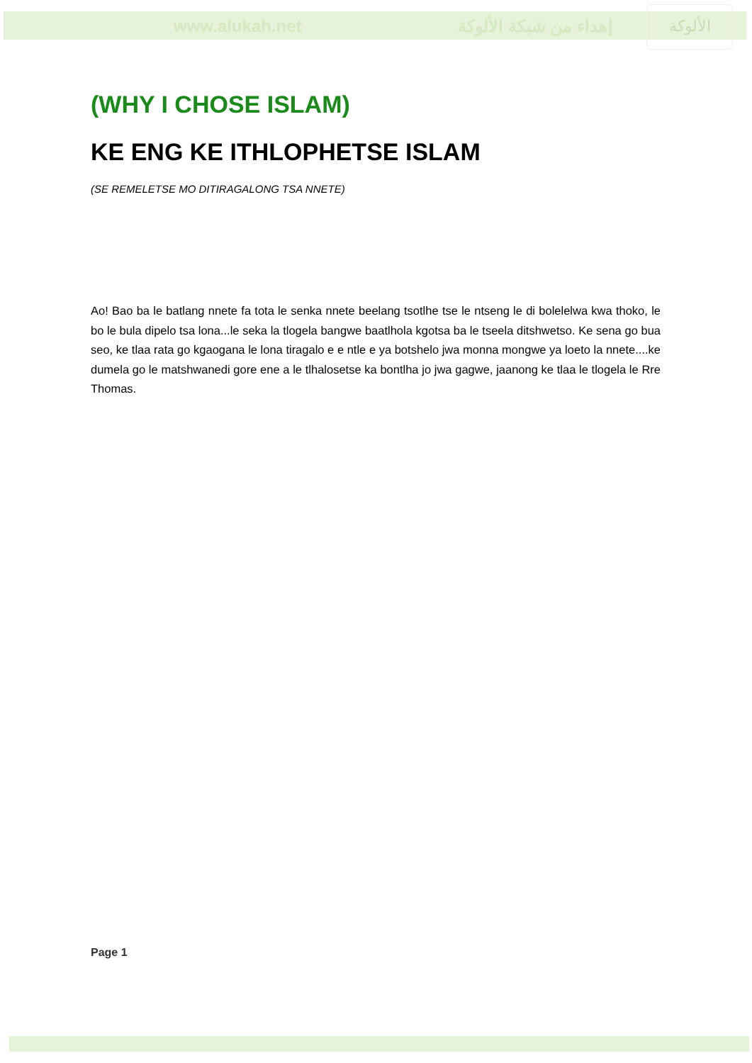www.alukah.net إهداء من شبكة الألوكة
الألوكة
(WHY I CHOSE ISLAM)
KE ENG KE ITHLOPHETSE ISLAM
(SE REMELETSE MO DITIRAGALONG TSA NNETE)
Ao! Bao ba le batlang nnete fa tota le senka nnete beelang tsotlhe tse le ntseng le di bolelelwa kwa thoko, le bo le bula dipelo tsa lona...le seka la tlogela bangwe baatlhola kgotsa ba le tseela ditshwetso. Ke sena go bua seo, ke tlaa rata go kgaogana le lona tiragalo e e ntle e ya botshelo jwa monna mongwe ya loeto la nnete....ke dumela go le matshwanedi gore ene a le tlhalosetse ka bontlha jo jwa gagwe, jaanong ke tlaa le tlogela le Rre Thomas.
Page 1